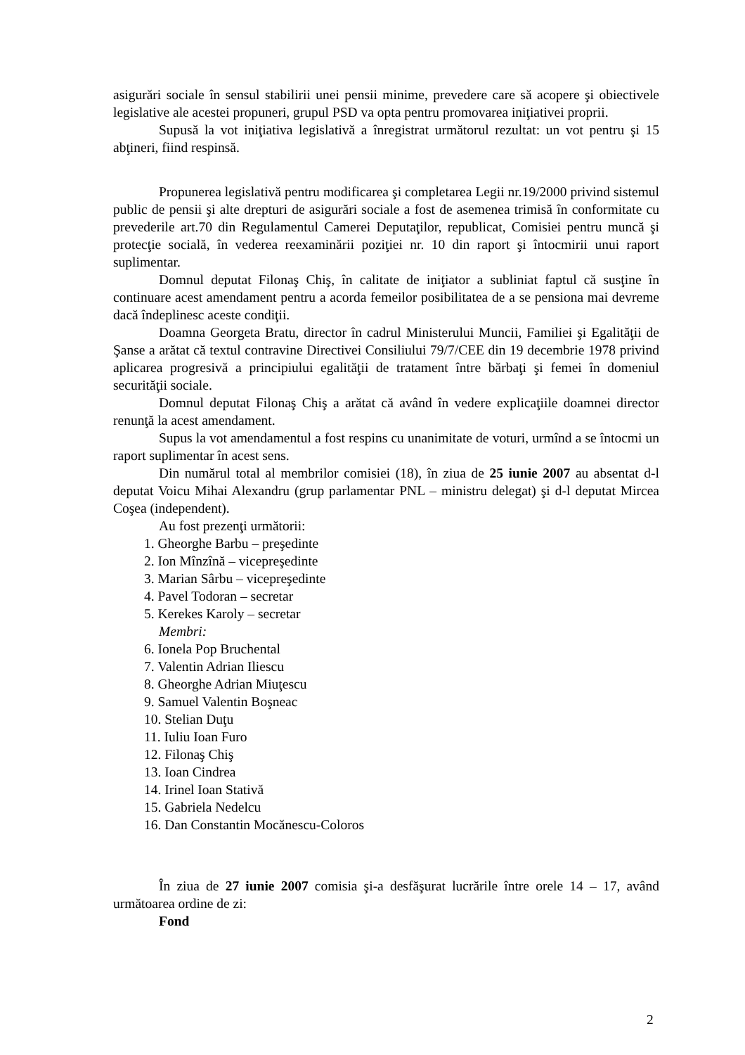asigurări sociale în sensul stabilirii unei pensii minime, prevedere care să acopere şi obiectivele legislative ale acestei propuneri, grupul PSD va opta pentru promovarea iniţiativei proprii.
Supusă la vot iniţiativa legislativă a înregistrat următorul rezultat: un vot pentru şi 15 abţineri, fiind respinsă.
Propunerea legislativă pentru modificarea şi completarea Legii nr.19/2000 privind sistemul public de pensii şi alte drepturi de asigurări sociale a fost de asemenea trimisă în conformitate cu prevederile art.70 din Regulamentul Camerei Deputaţilor, republicat, Comisiei pentru muncă şi protecţie socială, în vederea reexaminării poziţiei nr. 10 din raport şi întocmirii unui raport suplimentar.
Domnul deputat Filonaş Chiş, în calitate de iniţiator a subliniat faptul că susţine în continuare acest amendament pentru a acorda femeilor posibilitatea de a se pensiona mai devreme dacă îndeplinesc aceste condiţii.
Doamna Georgeta Bratu, director în cadrul Ministerului Muncii, Familiei şi Egalităţii de Şanse a arătat că textul contravine Directivei Consiliului 79/7/CEE din 19 decembrie 1978 privind aplicarea progresivă a principiului egalităţii de tratament între bărbaţi şi femei în domeniul securităţii sociale.
Domnul deputat Filonaş Chiş a arătat că având în vedere explicaţiile doamnei director renunţă la acest amendament.
Supus la vot amendamentul a fost respins cu unanimitate de voturi, urmînd a se întocmi un raport suplimentar în acest sens.
Din numărul total al membrilor comisiei (18), în ziua de 25 iunie 2007 au absentat d-l deputat Voicu Mihai Alexandru (grup parlamentar PNL – ministru delegat) şi d-l deputat Mircea Coşea (independent).
Au fost prezenţi următorii:
1. Gheorghe Barbu – preşedinte
2. Ion Mînzînă – vicepreşedinte
3. Marian Sârbu – vicepreşedinte
4. Pavel Todoran – secretar
5. Kerekes Karoly – secretar
Membri:
6. Ionela Pop Bruchental
7. Valentin Adrian Iliescu
8. Gheorghe Adrian Miuţescu
9. Samuel Valentin Boşneac
10. Stelian Duţu
11. Iuliu Ioan Furo
12. Filonaş Chiş
13. Ioan Cindrea
14. Irinel Ioan Stativă
15. Gabriela Nedelcu
16. Dan Constantin Mocănescu-Coloros
În ziua de 27 iunie 2007 comisia şi-a desfăşurat lucrările între orele 14 – 17, având următoarea ordine de zi:
Fond
2